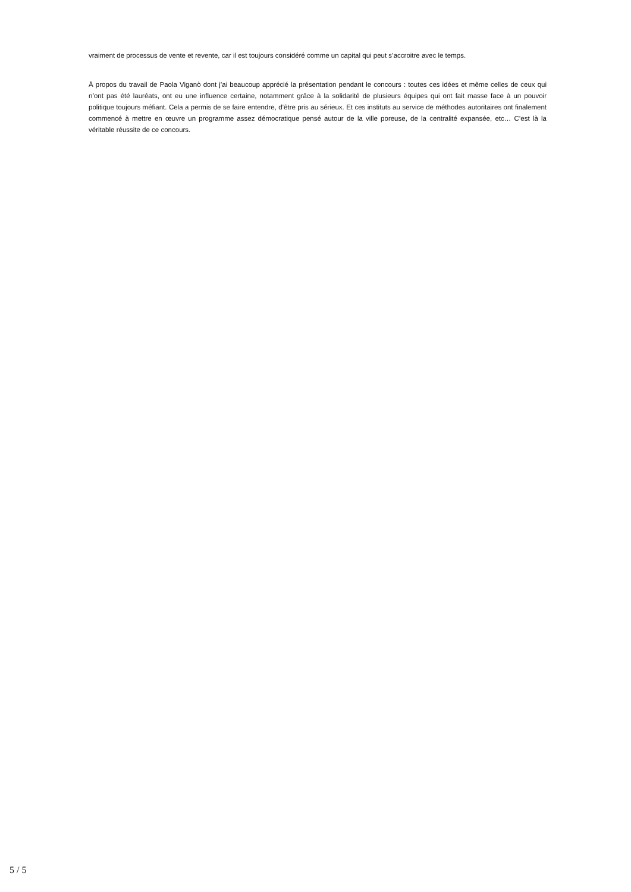vraiment de processus de vente et revente, car il est toujours considéré comme un capital qui peut s’accroitre avec le temps.
À propos du travail de Paola Viganò dont j’ai beaucoup apprécié la présentation pendant le concours : toutes ces idées et même celles de ceux qui n’ont pas été lauréats, ont eu une influence certaine, notamment grâce à la solidarité de plusieurs équipes qui ont fait masse face à un pouvoir politique toujours méfiant. Cela a permis de se faire entendre, d’être pris au sérieux. Et ces instituts au service de méthodes autoritaires ont finalement commencé à mettre en œuvre un programme assez démocratique pensé autour de la ville poreuse, de la centralité expansée, etc… C’est là la véritable réussite de ce concours.
5 / 5